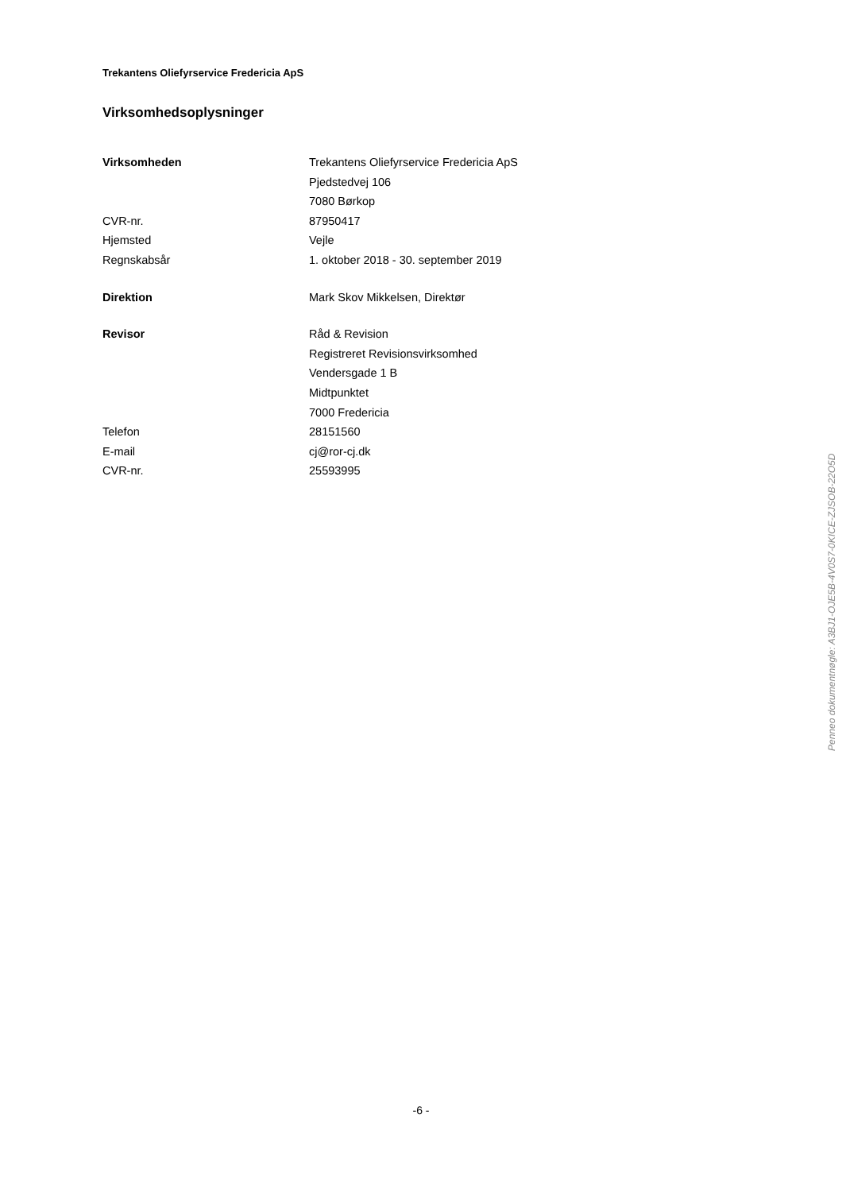Trekantens Oliefyrservice Fredericia ApS
Virksomhedsoplysninger
| Virksomheden | Trekantens Oliefyrservice Fredericia ApS |
| | Pjedstedvej 106 |
| | 7080 Børkop |
| CVR-nr. | 87950417 |
| Hjemsted | Vejle |
| Regnskabsår | 1. oktober 2018 - 30. september 2019 |
| Direktion | Mark Skov Mikkelsen, Direktør |
| Revisor | Råd & Revision |
| | Registreret Revisionsvirksomhed |
| | Vendersgade 1 B |
| | Midtpunktet |
| | 7000 Fredericia |
| Telefon | 28151560 |
| E-mail | cj@ror-cj.dk |
| CVR-nr. | 25593995 |
-6 -
Penneo dokumentnøgle: A3BJ1-OJE5B-4V0S7-0KICE-ZJSOB-22O5D